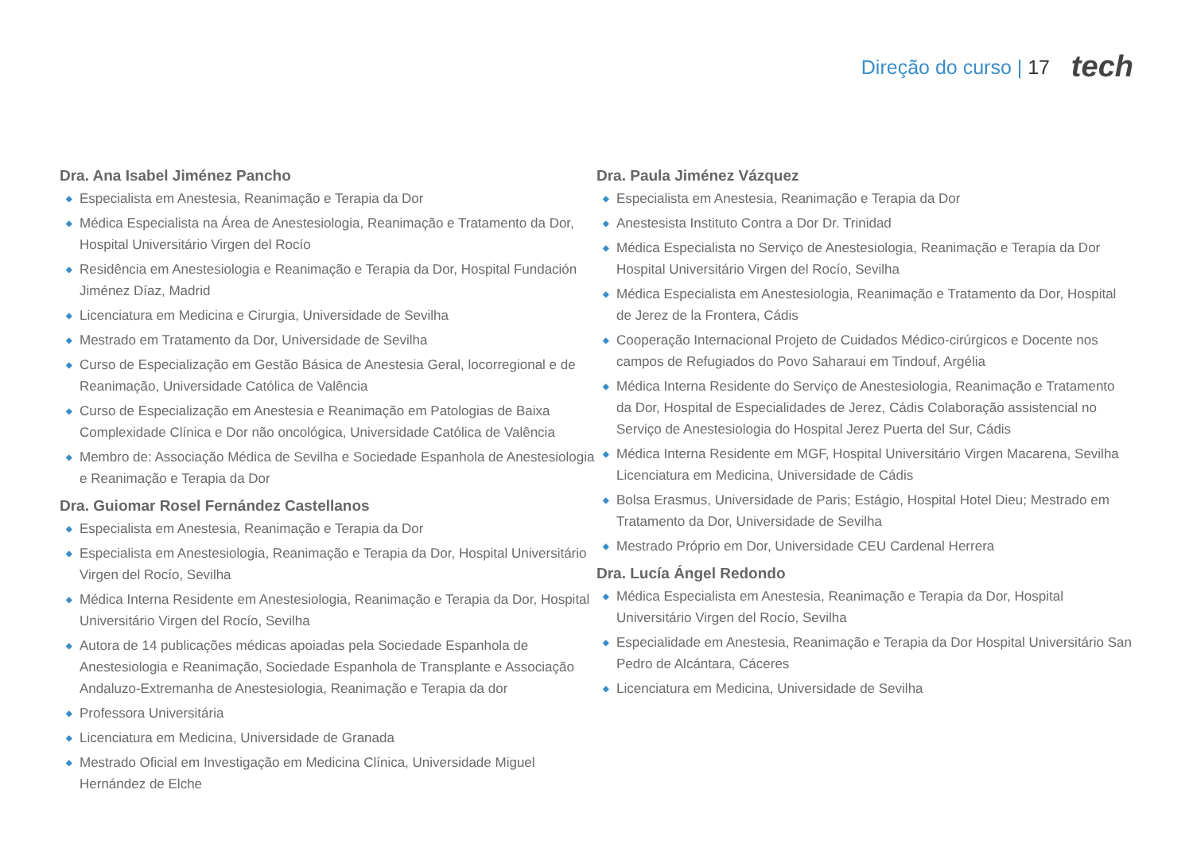Direção do curso | 17 tech
Dra. Ana Isabel Jiménez Pancho
◆ Especialista em Anestesia, Reanimação e Terapia da Dor
◆ Médica Especialista na Área de Anestesiologia, Reanimação e Tratamento da Dor, Hospital Universitário Virgen del Rocío
◆ Residência em Anestesiologia e Reanimação e Terapia da Dor, Hospital Fundación Jiménez Díaz, Madrid
◆ Licenciatura em Medicina e Cirurgia, Universidade de Sevilha
◆ Mestrado em Tratamento da Dor, Universidade de Sevilha
◆ Curso de Especialização em Gestão Básica de Anestesia Geral, locorregional e de Reanimação, Universidade Católica de Valência
◆ Curso de Especialização em Anestesia e Reanimação em Patologias de Baixa Complexidade Clínica e Dor não oncológica, Universidade Católica de Valência
◆ Membro de: Associação Médica de Sevilha e Sociedade Espanhola de Anestesiologia e Reanimação e Terapia da Dor
Dra. Guiomar Rosel Fernández Castellanos
◆ Especialista em Anestesia, Reanimação e Terapia da Dor
◆ Especialista em Anestesiologia, Reanimação e Terapia da Dor, Hospital Universitário Virgen del Rocío, Sevilha
◆ Médica Interna Residente em Anestesiologia, Reanimação e Terapia da Dor, Hospital Universitário Virgen del Rocío, Sevilha
◆ Autora de 14 publicações médicas apoiadas pela Sociedade Espanhola de Anestesiologia e Reanimação, Sociedade Espanhola de Transplante e Associação Andaluzo-Extremanha de Anestesiologia, Reanimação e Terapia da dor
◆ Professora Universitária
◆ Licenciatura em Medicina, Universidade de Granada
◆ Mestrado Oficial em Investigação em Medicina Clínica, Universidade Miguel Hernández de Elche
Dra. Paula Jiménez Vázquez
◆ Especialista em Anestesia, Reanimação e Terapia da Dor
◆ Anestesista Instituto Contra a Dor Dr. Trinidad
◆ Médica Especialista no Serviço de Anestesiologia, Reanimação e Terapia da Dor Hospital Universitário Virgen del Rocío, Sevilha
◆ Médica Especialista em Anestesiologia, Reanimação e Tratamento da Dor, Hospital de Jerez de la Frontera, Cádis
◆ Cooperação Internacional Projeto de Cuidados Médico-cirúrgicos e Docente nos campos de Refugiados do Povo Saharaui em Tindouf, Argélia
◆ Médica Interna Residente do Serviço de Anestesiologia, Reanimação e Tratamento da Dor, Hospital de Especialidades de Jerez, Cádis Colaboração assistencial no Serviço de Anestesiologia do Hospital Jerez Puerta del Sur, Cádis
◆ Médica Interna Residente em MGF, Hospital Universitário Virgen Macarena, Sevilha Licenciatura em Medicina, Universidade de Cádis
◆ Bolsa Erasmus, Universidade de Paris; Estágio, Hospital Hotel Dieu; Mestrado em Tratamento da Dor, Universidade de Sevilha
◆ Mestrado Próprio em Dor, Universidade CEU Cardenal Herrera
Dra. Lucía Ángel Redondo
◆ Médica Especialista em Anestesia, Reanimação e Terapia da Dor, Hospital Universitário Virgen del Rocío, Sevilha
◆ Especialidade em Anestesia, Reanimação e Terapia da Dor Hospital Universitário San Pedro de Alcántara, Cáceres
◆ Licenciatura em Medicina, Universidade de Sevilha